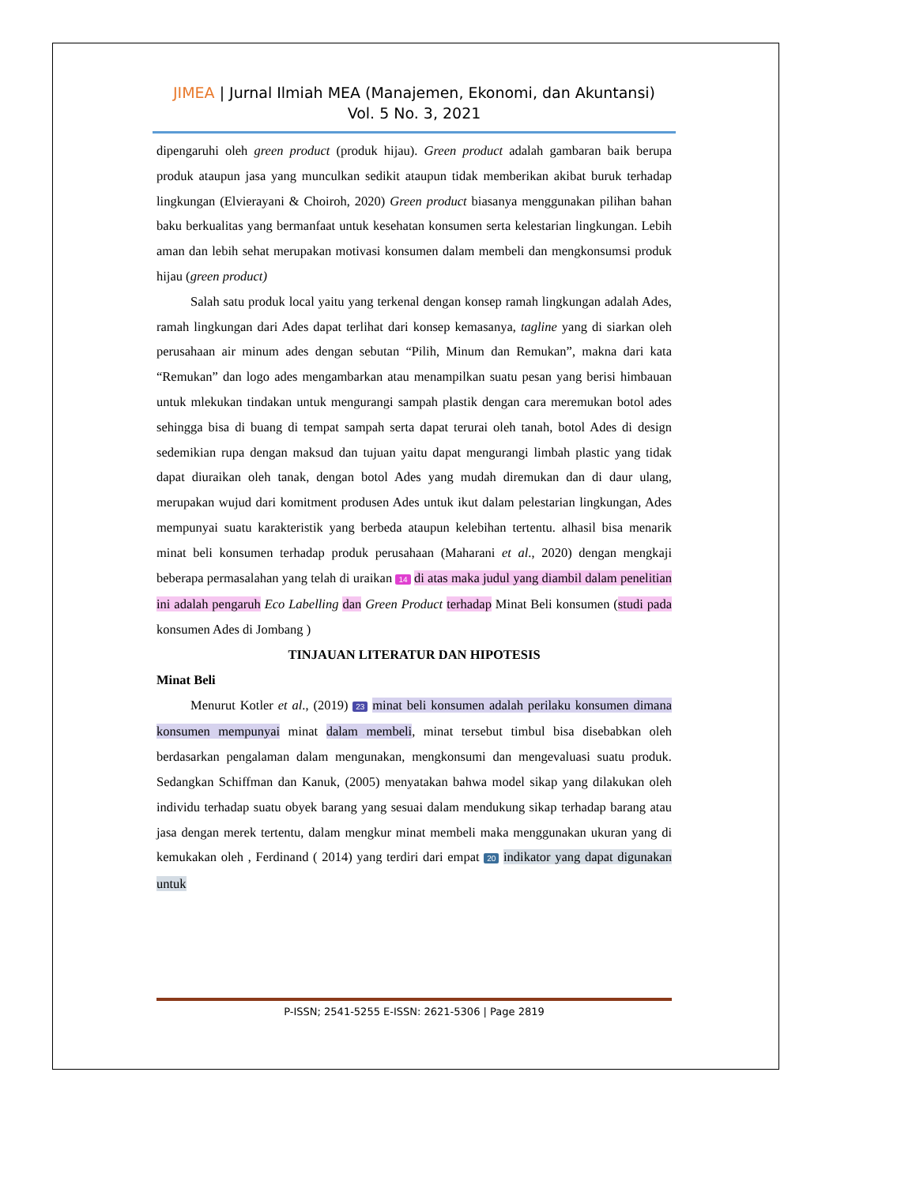JIMEA | Jurnal Ilmiah MEA (Manajemen, Ekonomi, dan Akuntansi)
Vol. 5 No. 3, 2021
dipengaruhi oleh green product (produk hijau). Green product adalah gambaran baik berupa produk ataupun jasa yang munculkan sedikit ataupun tidak memberikan akibat buruk terhadap lingkungan (Elvierayani & Choiroh, 2020) Green product biasanya menggunakan pilihan bahan baku berkualitas yang bermanfaat untuk kesehatan konsumen serta kelestarian lingkungan. Lebih aman dan lebih sehat merupakan motivasi konsumen dalam membeli dan mengkonsumsi produk hijau (green product)
Salah satu produk local yaitu yang terkenal dengan konsep ramah lingkungan adalah Ades, ramah lingkungan dari Ades dapat terlihat dari konsep kemasanya, tagline yang di siarkan oleh perusahaan air minum ades dengan sebutan “Pilih, Minum dan Remukan”, makna dari kata “Remukan” dan logo ades mengambarkan atau menampilkan suatu pesan yang berisi himbauan untuk mlekukan tindakan untuk mengurangi sampah plastik dengan cara meremukan botol ades sehingga bisa di buang di tempat sampah serta dapat terurai oleh tanah, botol Ades di design sedemikian rupa dengan maksud dan tujuan yaitu dapat mengurangi limbah plastic yang tidak dapat diuraikan oleh tanak, dengan botol Ades yang mudah diremukan dan di daur ulang, merupakan wujud dari komitment produsen Ades untuk ikut dalam pelestarian lingkungan, Ades mempunyai suatu karakteristik yang berbeda ataupun kelebihan tertentu. alhasil bisa menarik minat beli konsumen terhadap produk perusahaan (Maharani et al., 2020) dengan mengkaji beberapa permasalahan yang telah di uraikan 14 di atas maka judul yang diambil dalam penelitian ini adalah pengaruh Eco Labelling dan Green Product terhadap Minat Beli konsumen (studi pada konsumen Ades di Jombang )
TINJAUAN LITERATUR DAN HIPOTESIS
Minat Beli
Menurut Kotler et al., (2019) 23 minat beli konsumen adalah perilaku konsumen dimana konsumen mempunyai minat dalam membeli, minat tersebut timbul bisa disebabkan oleh berdasarkan pengalaman dalam mengunakan, mengkonsumi dan mengevaluasi suatu produk. Sedangkan Schiffman dan Kanuk, (2005) menyatakan bahwa model sikap yang dilakukan oleh individu terhadap suatu obyek barang yang sesuai dalam mendukung sikap terhadap barang atau jasa dengan merek tertentu, dalam mengkur minat membeli maka menggunakan ukuran yang di kemukakan oleh , Ferdinand ( 2014) yang terdiri dari empat 20 indikator yang dapat digunakan untuk
P-ISSN; 2541-5255 E-ISSN: 2621-5306 | Page 2819